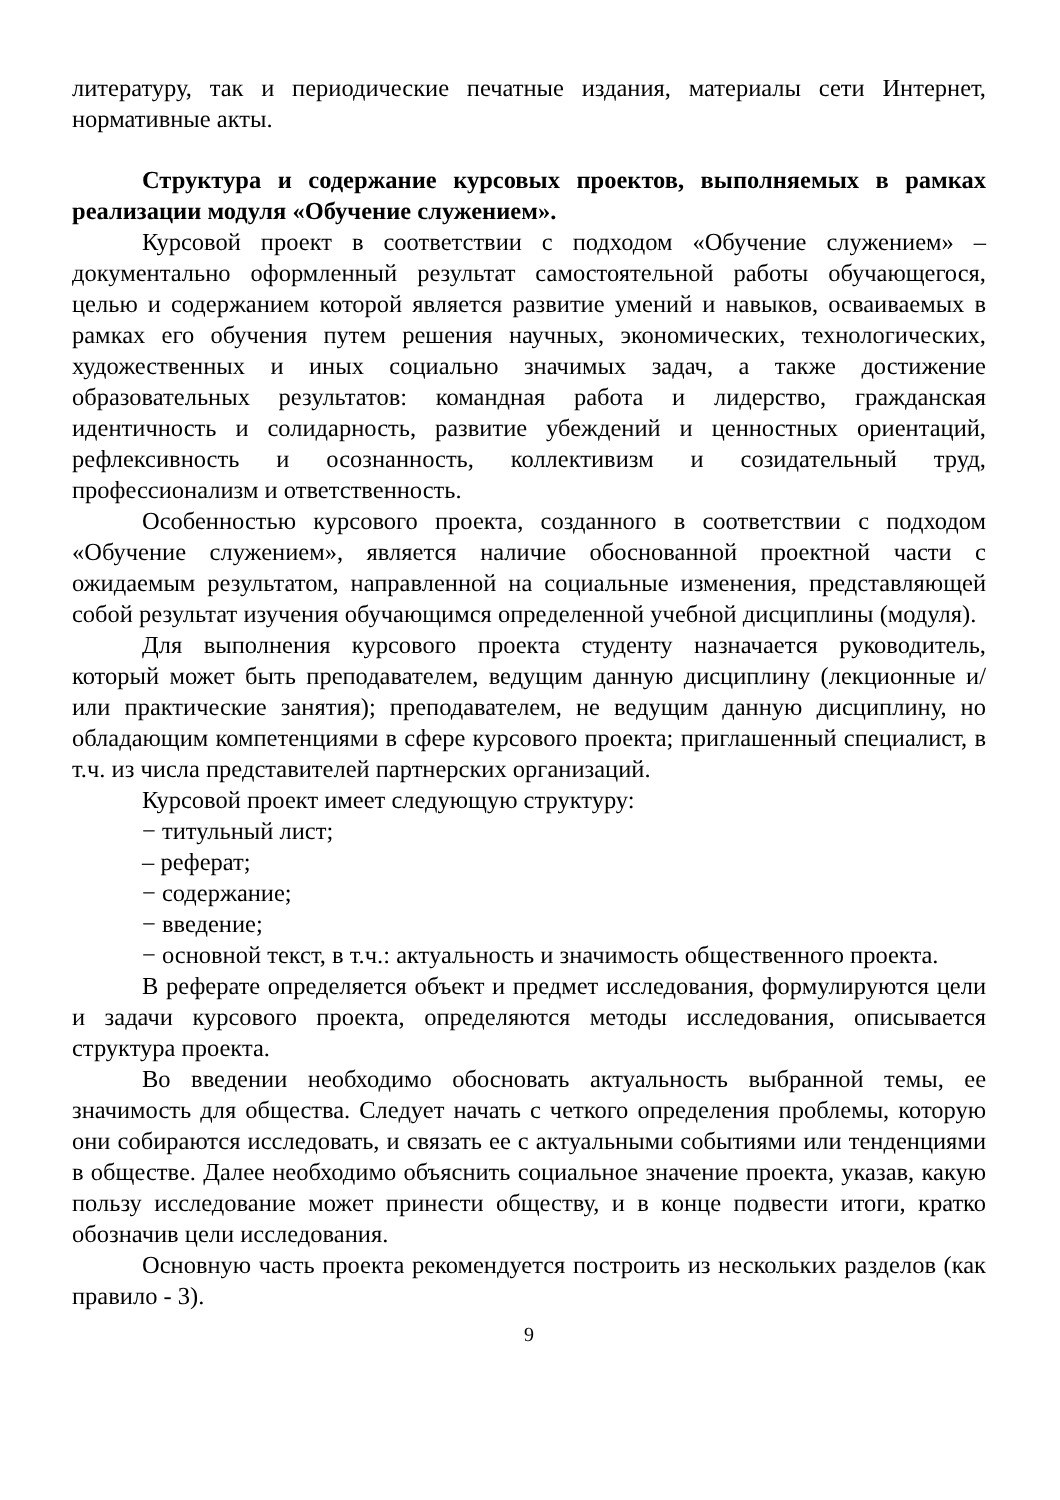литературу, так и периодические печатные издания, материалы сети Интернет, нормативные акты.
Структура и содержание курсовых проектов, выполняемых в рамках реализации модуля «Обучение служением».
Курсовой проект в соответствии с подходом «Обучение служением» – документально оформленный результат самостоятельной работы обучающегося, целью и содержанием которой является развитие умений и навыков, осваиваемых в рамках его обучения путем решения научных, экономических, технологических, художественных и иных социально значимых задач, а также достижение образовательных результатов: командная работа и лидерство, гражданская идентичность и солидарность, развитие убеждений и ценностных ориентаций, рефлексивность и осознанность, коллективизм и созидательный труд, профессионализм и ответственность.
Особенностью курсового проекта, созданного в соответствии с подходом «Обучение служением», является наличие обоснованной проектной части с ожидаемым результатом, направленной на социальные изменения, представляющей собой результат изучения обучающимся определенной учебной дисциплины (модуля).
Для выполнения курсового проекта студенту назначается руководитель, который может быть преподавателем, ведущим данную дисциплину (лекционные и/или практические занятия); преподавателем, не ведущим данную дисциплину, но обладающим компетенциями в сфере курсового проекта; приглашенный специалист, в т.ч. из числа представителей партнерских организаций.
Курсовой проект имеет следующую структуру:
− титульный лист;
– реферат;
− содержание;
− введение;
− основной текст, в т.ч.: актуальность и значимость общественного проекта.
В реферате определяется объект и предмет исследования, формулируются цели и задачи курсового проекта, определяются методы исследования, описывается структура проекта.
Во введении необходимо обосновать актуальность выбранной темы, ее значимость для общества. Следует начать с четкого определения проблемы, которую они собираются исследовать, и связать ее с актуальными событиями или тенденциями в обществе. Далее необходимо объяснить социальное значение проекта, указав, какую пользу исследование может принести обществу, и в конце подвести итоги, кратко обозначив цели исследования.
Основную часть проекта рекомендуется построить из нескольких разделов (как правило - 3).
9